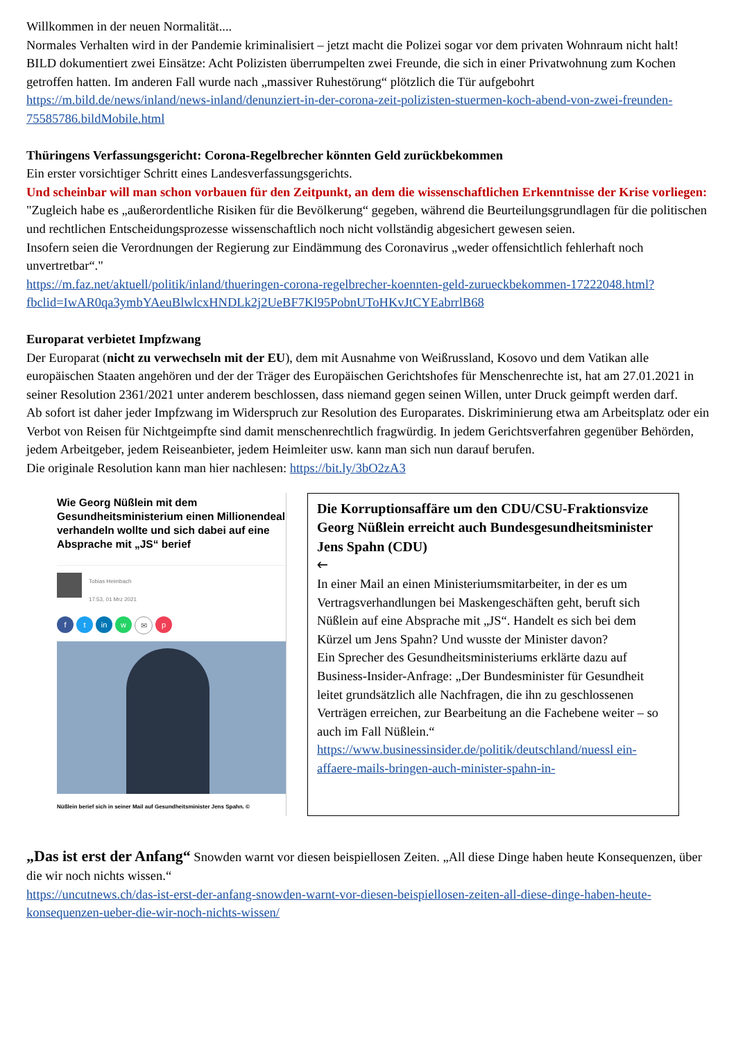Willkommen in der neuen Normalität....
Normales Verhalten wird in der Pandemie kriminalisiert – jetzt macht die Polizei sogar vor dem privaten Wohnraum nicht halt!
BILD dokumentiert zwei Einsätze: Acht Polizisten überrumpelten zwei Freunde, die sich in einer Privatwohnung zum Kochen getroffen hatten. Im anderen Fall wurde nach „massiver Ruhestörung“ plötzlich die Tür aufgebohrt https://m.bild.de/news/inland/news-inland/denunziert-in-der-corona-zeit-polizisten-stuermen-koch-abend-von-zwei-freunden-75585786.bildMobile.html
Thüringens Verfassungsgericht: Corona-Regelbrecher könnten Geld zurückbekommen
Ein erster vorsichtiger Schritt eines Landesverfassungsgerichts.
Und scheinbar will man schon vorbauen für den Zeitpunkt, an dem die wissenschaftlichen Erkenntnisse der Krise vorliegen:
"Zugleich habe es „außerordentliche Risiken für die Bevölkerung“ gegeben, während die Beurteilungsgrundlagen für die politischen und rechtlichen Entscheidungsprozesse wissenschaftlich noch nicht vollständig abgesichert gewesen seien.
Insofern seien die Verordnungen der Regierung zur Eindämmung des Coronavirus „weder offensichtlich fehlerhaft noch unvertretbar“."
https://m.faz.net/aktuell/politik/inland/thueringen-corona-regelbrecher-koennten-geld-zurueckbekommen-17222048.html?fbclid=IwAR0qa3ymbYAeuBlwlcxHNDLk2j2UeBF7Kl95PobnUToHKvJtCYEabrrlB68
Europarat verbietet Impfzwang
Der Europarat (nicht zu verwechseln mit der EU), dem mit Ausnahme von Weißrussland, Kosovo und dem Vatikan alle europäischen Staaten angehören und der der Träger des Europäischen Gerichtshofes für Menschenrechte ist, hat am 27.01.2021 in seiner Resolution 2361/2021 unter anderem beschlossen, dass niemand gegen seinen Willen, unter Druck geimpft werden darf.
Ab sofort ist daher jeder Impfzwang im Widerspruch zur Resolution des Europarates. Diskriminierung etwa am Arbeitsplatz oder ein Verbot von Reisen für Nichtgeimpfte sind damit menschenrechtlich fragwürdig. In jedem Gerichtsverfahren gegenüber Behörden, jedem Arbeitgeber, jedem Reiseanbieter, jedem Heimleiter usw. kann man sich nun darauf berufen.
Die originale Resolution kann man hier nachlesen: https://bit.ly/3bO2zA3
Wie Georg Nüßlein mit dem Gesundheitsministerium einen Millionendeal verhandeln wollte und sich dabei auf eine Absprache mit „JS“ berief
Tobias Heimbach
17:53, 01 Mrz 2021
ft in w ✉ p
Nüßlein berief sich in seiner Mail auf Gesundheitsminister Jens Spahn. ©
Die Korruptionsaffäre um den CDU/CSU-Fraktionsvize Georg Nüßlein erreicht auch Bundesgesundheitsminister Jens Spahn (CDU)
🡐
In einer Mail an einen Ministeriumsmitarbeiter, in der es um Vertragsverhandlungen bei Maskengeschäften geht, beruft sich Nüßlein auf eine Absprache mit „JS“. Handelt es sich bei dem Kürzel um Jens Spahn? Und wusste der Minister davon?
Ein Sprecher des Gesundheitsministeriums erklärte dazu auf Business-Insider-Anfrage: „Der Bundesminister für Gesundheit leitet grundsätzlich alle Nachfragen, die ihn zu geschlossenen Verträgen erreichen, zur Bearbeitung an die Fachebene weiter – so auch im Fall Nüßlein.“
https://www.businessinsider.de/politik/deutschland/nuessl ein-affaere-mails-bringen-auch-minister-spahn-in-
„Das ist erst der Anfang“ Snowden warnt vor diesen beispiellosen Zeiten. „All diese Dinge haben heute Konsequenzen, über die wir noch nichts wissen.“
https://uncutnews.ch/das-ist-erst-der-anfang-snowden-warnt-vor-diesen-beispiellosen-zeiten-all-diese-dinge-haben-heute-konsequenzen-ueber-die-wir-noch-nichts-wissen/